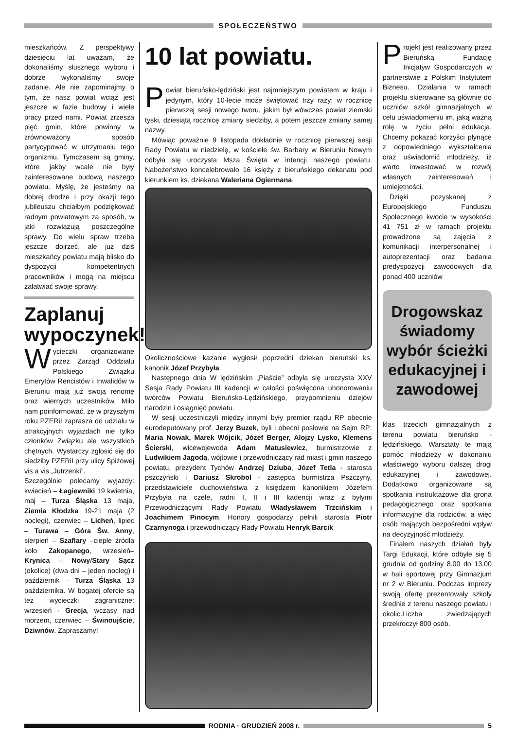SPOŁECZEŃSTWO
mieszkańców. Z perspektywy dziesięciu lat uważam, że dokonaliśmy słusznego wyboru i dobrze wykonaliśmy swoje zadanie. Ale nie zapominajmy o tym, że nasz powiat wciąż jest jeszcze w fazie budowy i wiele pracy przed nami. Powiat zrzesza pięć gmin, które powinny w zrównoważony sposób partycypować w utrzymaniu tego organizmu. Tymczasem są gminy, które jakby wcale nie były zainteresowane budową naszego powiatu. Myślę, że jesteśmy na dobrej drodze i przy okazji tego jubileuszu chciałbym podziękować radnym powiatowym za sposób, w jaki rozwiązują poszczególne sprawy. Do wielu spraw trzeba jeszcze dojrzeć, ale już dziś mieszkańcy powiatu mają blisko do dyspozycji kompetentnych pracowników i mogą na miejscu załatwiać swoje sprawy.
Zaplanuj wypoczynek!
Wycieczki organizowane przez Zarząd Oddziału Polskiego Związku Emerytów Rencistów i Inwalidów w Bieruniu mają już swoją renomę oraz wiernych uczestników. Miło nam poinformować, że w przyszłym roku PZERiI zaprasza do udziału w atrakcyjnych wyjazdach nie tylko członków Związku ale wszystkich chętnych. Wystarczy zgłosić się do siedziby PZERiI przy ulicy Spiżowej vis a vis „Jutrzenki”.
Szczególnie polecamy wyjazdy: kwiecień – Łagiewniki 19 kwietnia, maj – Turza Śląska 13 maja, Ziemia Kłodzka 19-21 maja (2 noclegi), czerwiec – Licheń, lipiec – Turawa – Góra Św. Anny, sierpień – Szaflary –ciepłe źródła koło Zakopanego, wrzesień– Krynica – Nowy/Stary Sącz (okolice) (dwa dni – jeden nocleg) i październik – Turza Śląska 13 października. W bogatej ofercie są też wycieczki zagraniczne: wrzesień - Grecja, wczasy nad morzem, czerwiec – Świnoujście, Dziwnów. Zapraszamy!
10 lat powiatu.
Powiat bieruńsko-lędziński jest najmniejszym powiatem w kraju i jedynym, który 10-lecie może świętować trzy razy: w rocznicę pierwszej sesji nowego tworu, jakim był wówczas powiat ziemski tyski, dziesiątą rocznicę zmiany siedziby, a potem jeszcze zmiany samej nazwy.
Mówiąc poważnie 9 listopada dokładnie w rocznicę pierwszej sesji Rady Powiatu w niedzielę, w kościele św. Barbary w Bieruniu Nowym odbyła się uroczysta Msza Święta w intencji naszego powiatu. Nabożeństwo koncelebrowało 16 księży z bieruńskiego dekanatu pod kierunkiem ks. dziekana Waleriana Ogiermana.
Okolicznościowe kazanie wygłosił poprzedni dziekan bieruński ks. kanonik Józef Przybyła.
Następnego dnia W lędzińskim „Piaście” odbyła się uroczysta XXV Sesja Rady Powiatu III kadencji w całości poświęcona uhonorowaniu twórców Powiatu Bieruńsko-Lędzińskiego, przypomnieniu dziejów narodzin i osiągnięć powiatu.
W sesji uczestniczyli między innymi były premier rządu RP obecnie eurodeputowany prof. Jerzy Buzek, byli i obecni posłowie na Sejm RP: Maria Nowak, Marek Wójcik, Józef Berger, Alojzy Lysko, Klemens Ścierski, wicewojewoda Adam Matusiewicz, burmistrzowie z Ludwikiem Jagodą, wójtowie i przewodniczący rad miast i gmin naszego powiatu, prezydent Tychów Andrzej Dziuba, Józef Tetla - starosta pszczyński i Dariusz Skrobol - zastępca burmistrza Pszczyny, przedstawiciele duchowieństwa z księdzem kanonikiem Józefem Przybyła na czele, radni I, II i III kadencji wraz z byłymi Przewodniczącymi Rady Powiatu Władysławem Trzcińskim i Joachimem Pinocym. Honory gospodarzy pełnili starosta Piotr Czarnynoga i przewodniczący Rady Powiatu Henryk Barcik
Projekt jest realizowany przez Bieruńską Fundację Inicjatyw Gospodarczych w partnerstwie z Polskim Instytutem Biznesu. Działania w ramach projektu skierowane są głównie do uczniów szkół gimnazjalnych w celu uświadomieniu im, jaką ważną rolę w życiu pełni edukacja. Chcemy pokazać korzyści płynące z odpowiedniego wykształcenia oraz uświadomić młodzieży, iż warto inwestować w rozwój własnych zainteresowań i umiejętności.
Dzięki pozyskanej z Europejskiego Funduszu Społecznego kwocie w wysokości 41 751 zł w ramach projektu prowadzone są zajęcia z komunikacji interpersonalnej i autoprezentacji oraz badania predyspozycji zawodowych dla ponad 400 uczniów
Drogowskaz świadomy wybór ścieżki edukacyjnej i zawodowej
klas trzecich gimnazjalnych z terenu powiatu bieruńsko - lędzińskiego. Warsztaty te mają pomóc młodzieży w dokonaniu właściwego wyboru dalszej drogi edukacyjnej i zawodowej. Dodatkowo organizowane są spotkania instruktażowe dla grona pedagogicznego oraz spotkania informacyjne dla rodziców, a więc osób mających bezpośredni wpływ na decyzyjność młodzieży.
Finałem naszych działań były Targi Edukacji, które odbyłe się 5 grudnia od godziny 8.00 do 13.00 w hali sportowej przy Gimnazjum nr 2 w Bieruniu. Podczas imprezy swoją ofertę prezentowały szkoły średnie z terenu naszego powiatu i okolic.Liczba zwiedzających przekroczył 800 osób.
RODNIA · GRUDZIEŃ 2008 r. 5